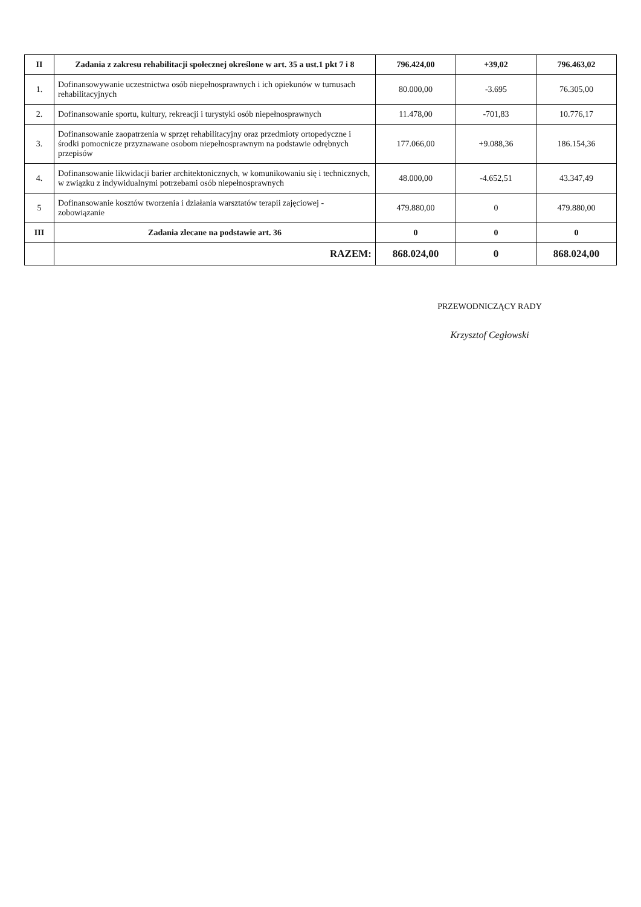| II | Zadania z zakresu rehabilitacji społecznej określone w art. 35 a ust.1 pkt 7 i 8 | 796.424,00 | +39,02 | 796.463,02 |
| 1. | Dofinansowywanie uczestnictwa osób niepełnosprawnych i ich opiekunów w turnusach rehabilitacyjnych | 80.000,00 | -3.695 | 76.305,00 |
| 2. | Dofinansowanie sportu, kultury, rekreacji i turystyki osób niepełnosprawnych | 11.478,00 | -701,83 | 10.776,17 |
| 3. | Dofinansowanie zaopatrzenia w sprzęt rehabilitacyjny oraz przedmioty ortopedyczne i środki pomocnicze przyznawane osobom niepełnosprawnym na podstawie odrębnych przepisów | 177.066,00 | +9.088,36 | 186.154,36 |
| 4. | Dofinansowanie likwidacji barier architektonicznych, w komunikowaniu się i technicznych, w związku z indywidualnymi potrzebami osób niepełnosprawnych | 48.000,00 | -4.652,51 | 43.347,49 |
| 5 | Dofinansowanie kosztów tworzenia i działania warsztatów terapii zajęciowej - zobowiązanie | 479.880,00 | 0 | 479.880,00 |
| III | Zadania zlecane na podstawie art. 36 | 0 | 0 | 0 |
| | RAZEM: | 868.024,00 | 0 | 868.024,00 |
PRZEWODNICZĄCY RADY
Krzysztof Cegłowski